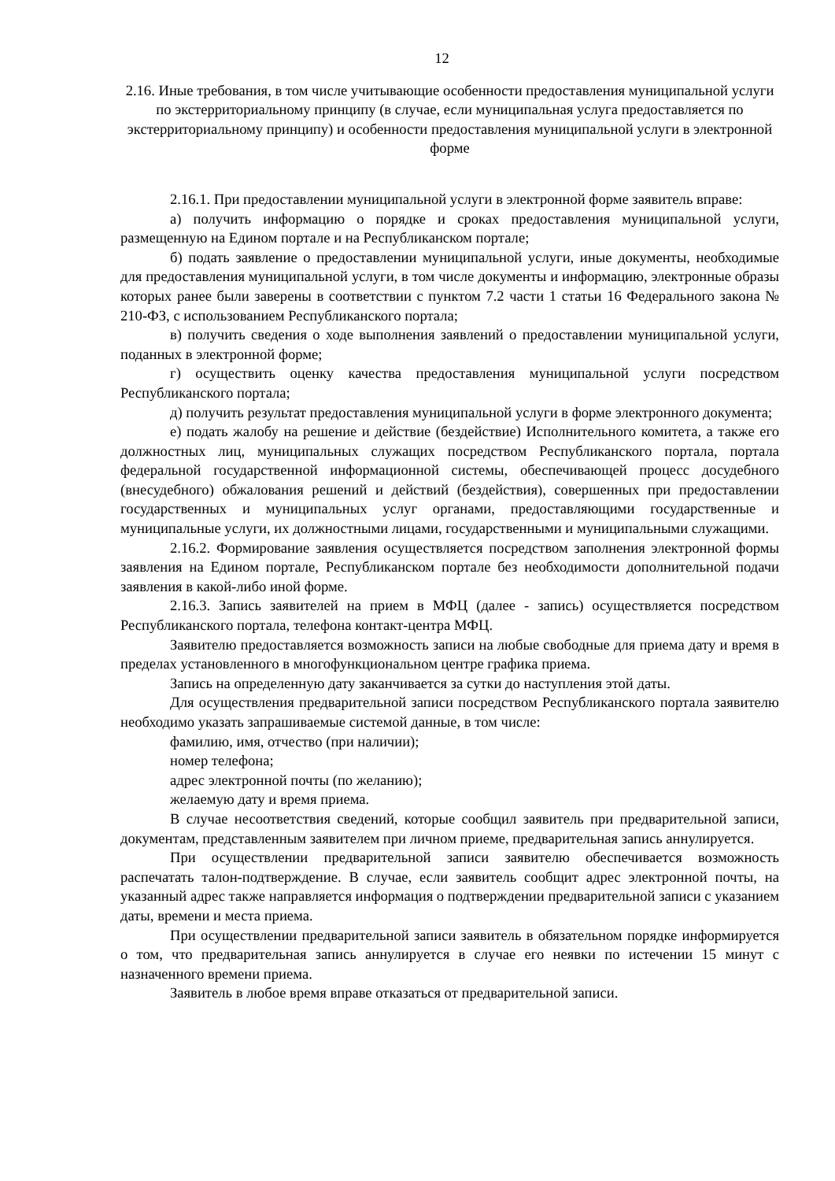12
2.16. Иные требования, в том числе учитывающие особенности предоставления муниципальной услуги по экстерриториальному принципу (в случае, если муниципальная услуга предоставляется по экстерриториальному принципу) и особенности предоставления муниципальной услуги в электронной форме
2.16.1. При предоставлении муниципальной услуги в электронной форме заявитель вправе:
а) получить информацию о порядке и сроках предоставления муниципальной услуги, размещенную на Едином портале и на Республиканском портале;
б) подать заявление о предоставлении муниципальной услуги, иные документы, необходимые для предоставления муниципальной услуги, в том числе документы и информацию, электронные образы которых ранее были заверены в соответствии с пунктом 7.2 части 1 статьи 16 Федерального закона № 210-ФЗ, с использованием Республиканского портала;
в) получить сведения о ходе выполнения заявлений о предоставлении муниципальной услуги, поданных в электронной форме;
г) осуществить оценку качества предоставления муниципальной услуги посредством Республиканского портала;
д) получить результат предоставления муниципальной услуги в форме электронного документа;
е) подать жалобу на решение и действие (бездействие) Исполнительного комитета, а также его должностных лиц, муниципальных служащих посредством Республиканского портала, портала федеральной государственной информационной системы, обеспечивающей процесс досудебного (внесудебного) обжалования решений и действий (бездействия), совершенных при предоставлении государственных и муниципальных услуг органами, предоставляющими государственные и муниципальные услуги, их должностными лицами, государственными и муниципальными служащими.
2.16.2. Формирование заявления осуществляется посредством заполнения электронной формы заявления на Едином портале, Республиканском портале без необходимости дополнительной подачи заявления в какой-либо иной форме.
2.16.3. Запись заявителей на прием в МФЦ (далее - запись) осуществляется посредством Республиканского портала, телефона контакт-центра МФЦ.
Заявителю предоставляется возможность записи на любые свободные для приема дату и время в пределах установленного в многофункциональном центре графика приема.
Запись на определенную дату заканчивается за сутки до наступления этой даты.
Для осуществления предварительной записи посредством Республиканского портала заявителю необходимо указать запрашиваемые системой данные, в том числе:
фамилию, имя, отчество (при наличии);
номер телефона;
адрес электронной почты (по желанию);
желаемую дату и время приема.
В случае несоответствия сведений, которые сообщил заявитель при предварительной записи, документам, представленным заявителем при личном приеме, предварительная запись аннулируется.
При осуществлении предварительной записи заявителю обеспечивается возможность распечатать талон-подтверждение. В случае, если заявитель сообщит адрес электронной почты, на указанный адрес также направляется информация о подтверждении предварительной записи с указанием даты, времени и места приема.
При осуществлении предварительной записи заявитель в обязательном порядке информируется о том, что предварительная запись аннулируется в случае его неявки по истечении 15 минут с назначенного времени приема.
Заявитель в любое время вправе отказаться от предварительной записи.